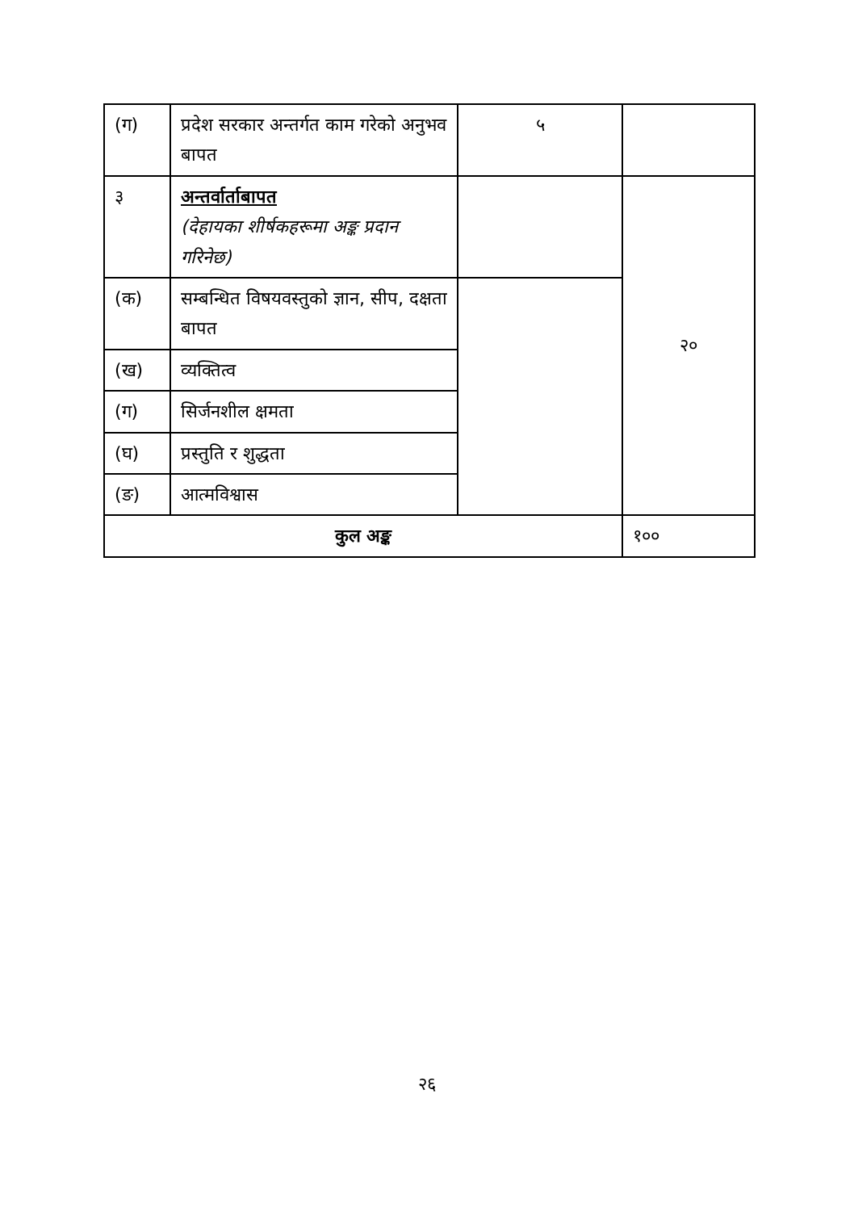| (ग) | प्रदेश सरकार अन्तर्गत काम गरेको अनुभव बापत | ५ | |
| ३ | अन्तर्वार्ताबापत (देहायका शीर्षकहरूमा अङ्क प्रदान गरिनेछ) | | २० |
| (क) | सम्बन्धित विषयवस्तुको ज्ञान, सीप, दक्षता बापत | | |
| (ख) | व्यक्तित्व | | |
| (ग) | सिर्जनशील क्षमता | | |
| (घ) | प्रस्तुति र शुद्धता | | |
| (ङ) | आत्मविश्वास | | |
| कुल अङ्क | | | १०० |
२६